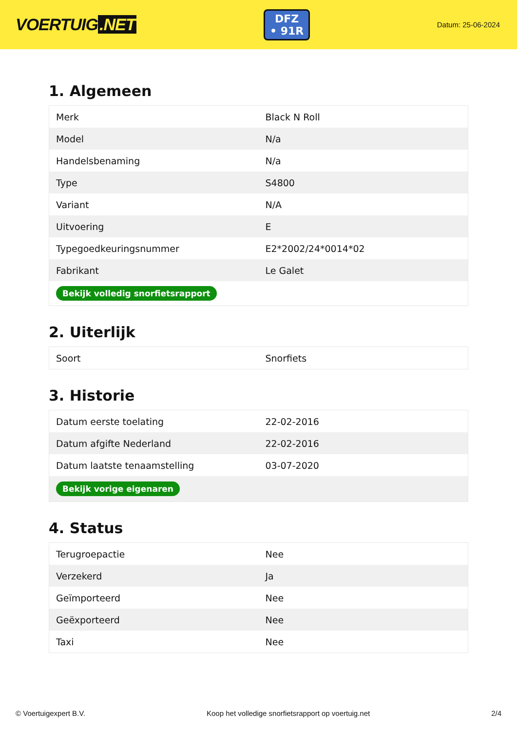VOERTUIG.NET
DFZ
• 91R
Datum: 25-06-2024
1. Algemeen
| Merk | Black N Roll |
| Model | N/a |
| Handelsbenaming | N/a |
| Type | S4800 |
| Variant | N/A |
| Uitvoering | E |
| Typegoedkeuringsnummer | E2*2002/24*0014*02 |
| Fabrikant | Le Galet |
| Bekijk volledig snorfietsrapport | |
2. Uiterlijk
| Soort | Snorfiets |
3. Historie
| Datum eerste toelating | 22-02-2016 |
| Datum afgifte Nederland | 22-02-2016 |
| Datum laatste tenaamstelling | 03-07-2020 |
| Bekijk vorige eigenaren | |
4. Status
| Terugroepactie | Nee |
| Verzekerd | Ja |
| Geïmporteerd | Nee |
| Geëxporteerd | Nee |
| Taxi | Nee |
© Voertuigexpert B.V. Koop het volledige snorfietsrapport op voertuig.net 2/4